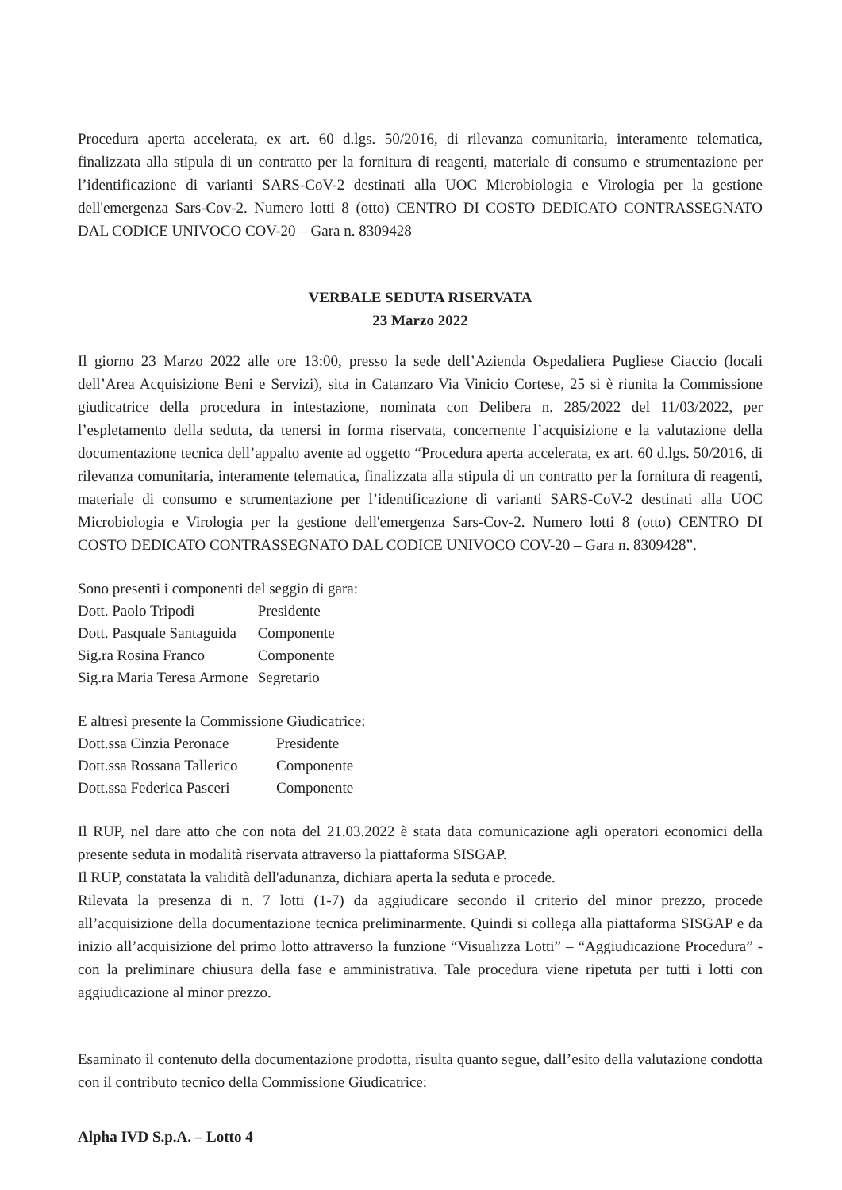Procedura aperta accelerata, ex art. 60 d.lgs. 50/2016, di rilevanza comunitaria, interamente telematica, finalizzata alla stipula di un contratto per la fornitura di reagenti, materiale di consumo e strumentazione per l’identificazione di varianti SARS-CoV-2 destinati alla UOC Microbiologia e Virologia per la gestione dell'emergenza Sars-Cov-2. Numero lotti 8 (otto) CENTRO DI COSTO DEDICATO CONTRASSEGNATO DAL CODICE UNIVOCO COV-20 – Gara n. 8309428
VERBALE SEDUTA RISERVATA
23 Marzo 2022
Il giorno 23 Marzo 2022 alle ore 13:00, presso la sede dell’Azienda Ospedaliera Pugliese Ciaccio (locali dell’Area Acquisizione Beni e Servizi), sita in Catanzaro Via Vinicio Cortese, 25 si è riunita la Commissione giudicatrice della procedura in intestazione, nominata con Delibera n. 285/2022 del 11/03/2022, per l’espletamento della seduta, da tenersi in forma riservata, concernente l’acquisizione e la valutazione della documentazione tecnica dell’appalto avente ad oggetto “Procedura aperta accelerata, ex art. 60 d.lgs. 50/2016, di rilevanza comunitaria, interamente telematica, finalizzata alla stipula di un contratto per la fornitura di reagenti, materiale di consumo e strumentazione per l’identificazione di varianti SARS-CoV-2 destinati alla UOC Microbiologia e Virologia per la gestione dell'emergenza Sars-Cov-2. Numero lotti 8 (otto) CENTRO DI COSTO DEDICATO CONTRASSEGNATO DAL CODICE UNIVOCO COV-20 – Gara n. 8309428”.
Sono presenti i componenti del seggio di gara:
| Dott. Paolo Tripodi | Presidente |
| Dott. Pasquale Santaguida | Componente |
| Sig.ra Rosina Franco | Componente |
| Sig.ra Maria Teresa Armone | Segretario |
E altresì presente la Commissione Giudicatrice:
| Dott.ssa Cinzia Peronace | Presidente |
| Dott.ssa Rossana Tallerico | Componente |
| Dott.ssa Federica Pasceri | Componente |
Il RUP, nel dare atto che con nota del 21.03.2022 è stata data comunicazione agli operatori economici della presente seduta in modalità riservata attraverso la piattaforma SISGAP.
Il RUP, constatata la validità dell'adunanza, dichiara aperta la seduta e procede.
Rilevata la presenza di n. 7 lotti (1-7) da aggiudicare secondo il criterio del minor prezzo, procede all’acquisizione della documentazione tecnica preliminarmente. Quindi si collega alla piattaforma SISGAP e da inizio all’acquisizione del primo lotto attraverso la funzione “Visualizza Lotti” – “Aggiudicazione Procedura” - con la preliminare chiusura della fase e amministrativa. Tale procedura viene ripetuta per tutti i lotti con aggiudicazione al minor prezzo.
Esaminato il contenuto della documentazione prodotta, risulta quanto segue, dall’esito della valutazione condotta con il contributo tecnico della Commissione Giudicatrice:
Alpha IVD S.p.A. – Lotto 4